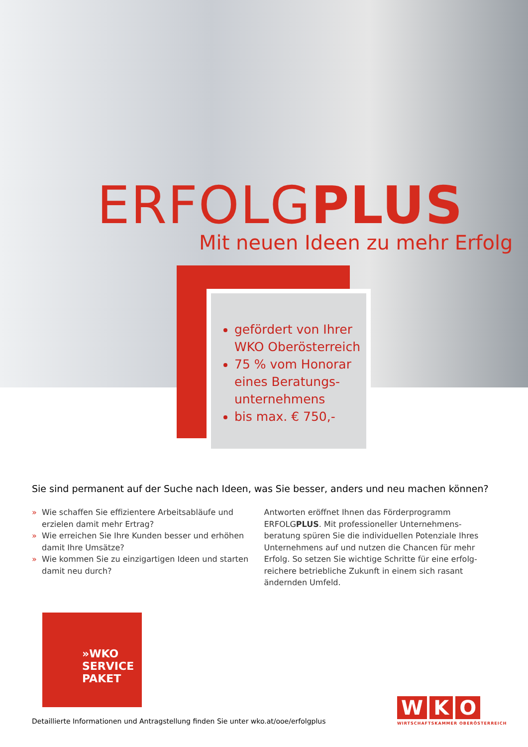ERFOLGPLUS
Mit neuen Ideen zu mehr Erfolg
gefördert von Ihrer WKO Oberösterreich
75 % vom Honorar eines Beratungs-unternehmens
bis max. € 750,-
Sie sind permanent auf der Suche nach Ideen, was Sie besser, anders und neu machen können?
» Wie schaffen Sie effizientere Arbeitsabläufe und erzielen damit mehr Ertrag?
» Wie erreichen Sie Ihre Kunden besser und erhöhen damit Ihre Umsätze?
» Wie kommen Sie zu einzigartigen Ideen und starten damit neu durch?
Antworten eröffnet Ihnen das Förderprogramm ERFOLGPLUS. Mit professioneller Unternehmens-beratung spüren Sie die individuellen Potenziale Ihres Unternehmens auf und nutzen die Chancen für mehr Erfolg. So setzen Sie wichtige Schritte für eine erfolg-reichere betriebliche Zukunft in einem sich rasant ändernden Umfeld.
»WKO
SERVICE
PAKET
Detaillierte Informationen und Antragstellung finden Sie unter wko.at/ooe/erfolgplus
W K O
WIRTSCHAFTSKAMMER OBERÖSTERREICH